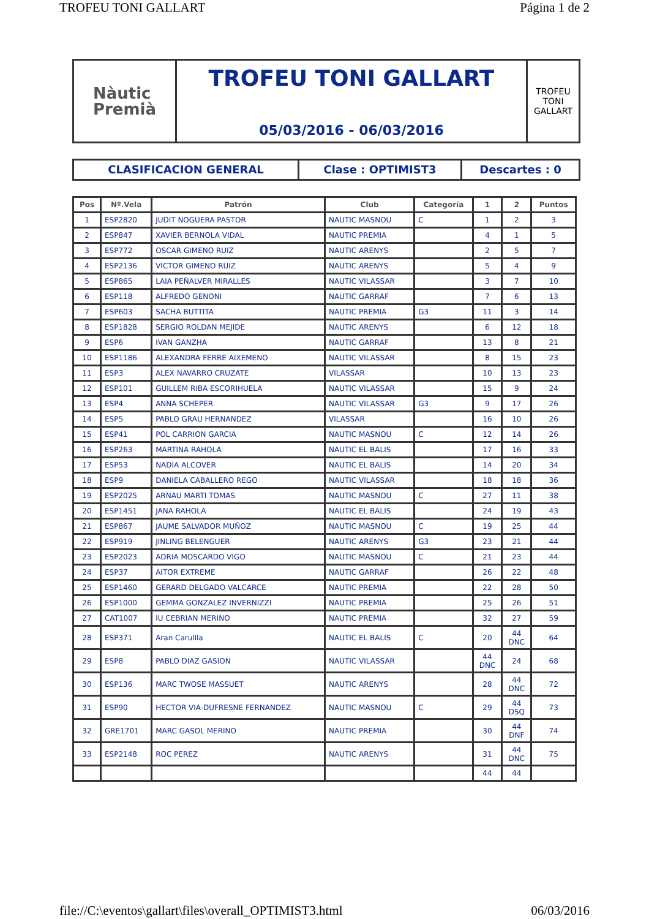TROFEU TONI GALLART Página 1 de 2
Nàutic
Premià
TROFEU TONI GALLART
05/03/2016 - 06/03/2016
TROFEU
TONI
GALLART
CLASIFICACION GENERAL Clase : OPTIMIST3 Descartes : 0
| Pos | Nº.Vela | Patrón | Club | Categoría | 1 | 2 | Puntos |
| --- | --- | --- | --- | --- | --- | --- | --- |
| 1 | ESP2820 | JUDIT NOGUERA PASTOR | NAUTIC MASNOU | C | 1 | 2 | 3 |
| 2 | ESP847 | XAVIER BERNOLA VIDAL | NAUTIC PREMIA | | 4 | 1 | 5 |
| 3 | ESP772 | OSCAR GIMENO RUIZ | NAUTIC ARENYS | | 2 | 5 | 7 |
| 4 | ESP2136 | VICTOR GIMENO RUIZ | NAUTIC ARENYS | | 5 | 4 | 9 |
| 5 | ESP865 | LAIA PEÑALVER MIRALLES | NAUTIC VILASSAR | | 3 | 7 | 10 |
| 6 | ESP118 | ALFREDO GENONI | NAUTIC GARRAF | | 7 | 6 | 13 |
| 7 | ESP603 | SACHA BUTTITA | NAUTIC PREMIA | G3 | 11 | 3 | 14 |
| 8 | ESP1828 | SERGIO ROLDAN MEJIDE | NAUTIC ARENYS | | 6 | 12 | 18 |
| 9 | ESP6 | IVAN GANZHA | NAUTIC GARRAF | | 13 | 8 | 21 |
| 10 | ESP1186 | ALEXANDRA FERRE AIXEMENO | NAUTIC VILASSAR | | 8 | 15 | 23 |
| 11 | ESP3 | ALEX NAVARRO CRUZATE | VILASSAR | | 10 | 13 | 23 |
| 12 | ESP101 | GUILLEM RIBA ESCORIHUELA | NAUTIC VILASSAR | | 15 | 9 | 24 |
| 13 | ESP4 | ANNA SCHEPER | NAUTIC VILASSAR | G3 | 9 | 17 | 26 |
| 14 | ESP5 | PABLO GRAU HERNANDEZ | VILASSAR | | 16 | 10 | 26 |
| 15 | ESP41 | POL CARRION GARCIA | NAUTIC MASNOU | C | 12 | 14 | 26 |
| 16 | ESP263 | MARTINA RAHOLA | NAUTIC EL BALIS | | 17 | 16 | 33 |
| 17 | ESP53 | NADIA ALCOVER | NAUTIC EL BALIS | | 14 | 20 | 34 |
| 18 | ESP9 | DANIELA CABALLERO REGO | NAUTIC VILASSAR | | 18 | 18 | 36 |
| 19 | ESP2025 | ARNAU MARTI TOMAS | NAUTIC MASNOU | C | 27 | 11 | 38 |
| 20 | ESP1451 | JANA RAHOLA | NAUTIC EL BALIS | | 24 | 19 | 43 |
| 21 | ESP867 | JAUME SALVADOR MUÑOZ | NAUTIC MASNOU | C | 19 | 25 | 44 |
| 22 | ESP919 | JINLING BELENGUER | NAUTIC ARENYS | G3 | 23 | 21 | 44 |
| 23 | ESP2023 | ADRIA MOSCARDO VIGO | NAUTIC MASNOU | C | 21 | 23 | 44 |
| 24 | ESP37 | AITOR EXTREME | NAUTIC GARRAF | | 26 | 22 | 48 |
| 25 | ESP1460 | GERARD DELGADO VALCARCE | NAUTIC PREMIA | | 22 | 28 | 50 |
| 26 | ESP1000 | GEMMA GONZALEZ INVERNIZZI | NAUTIC PREMIA | | 25 | 26 | 51 |
| 27 | CAT1007 | IU CEBRIAN MERINO | NAUTIC PREMIA | | 32 | 27 | 59 |
| 28 | ESP371 | Aran Carullla | NAUTIC EL BALIS | C | 20 | 44 DNC | 64 |
| 29 | ESP8 | PABLO DIAZ GASION | NAUTIC VILASSAR | | 44 DNC | 24 | 68 |
| 30 | ESP136 | MARC TWOSE MASSUET | NAUTIC ARENYS | | 28 | 44 DNC | 72 |
| 31 | ESP90 | HECTOR VIA-DUFRESNE FERNANDEZ | NAUTIC MASNOU | C | 29 | 44 DSQ | 73 |
| 32 | GRE1701 | MARC GASOL MERINO | NAUTIC PREMIA | | 30 | 44 DNF | 74 |
| 33 | ESP2148 | ROC PEREZ | NAUTIC ARENYS | | 31 | 44 DNC | 75 |
| | | | | | 44 | 44 | |
file://C:\eventos\gallart\files\overall_OPTIMIST3.html 06/03/2016